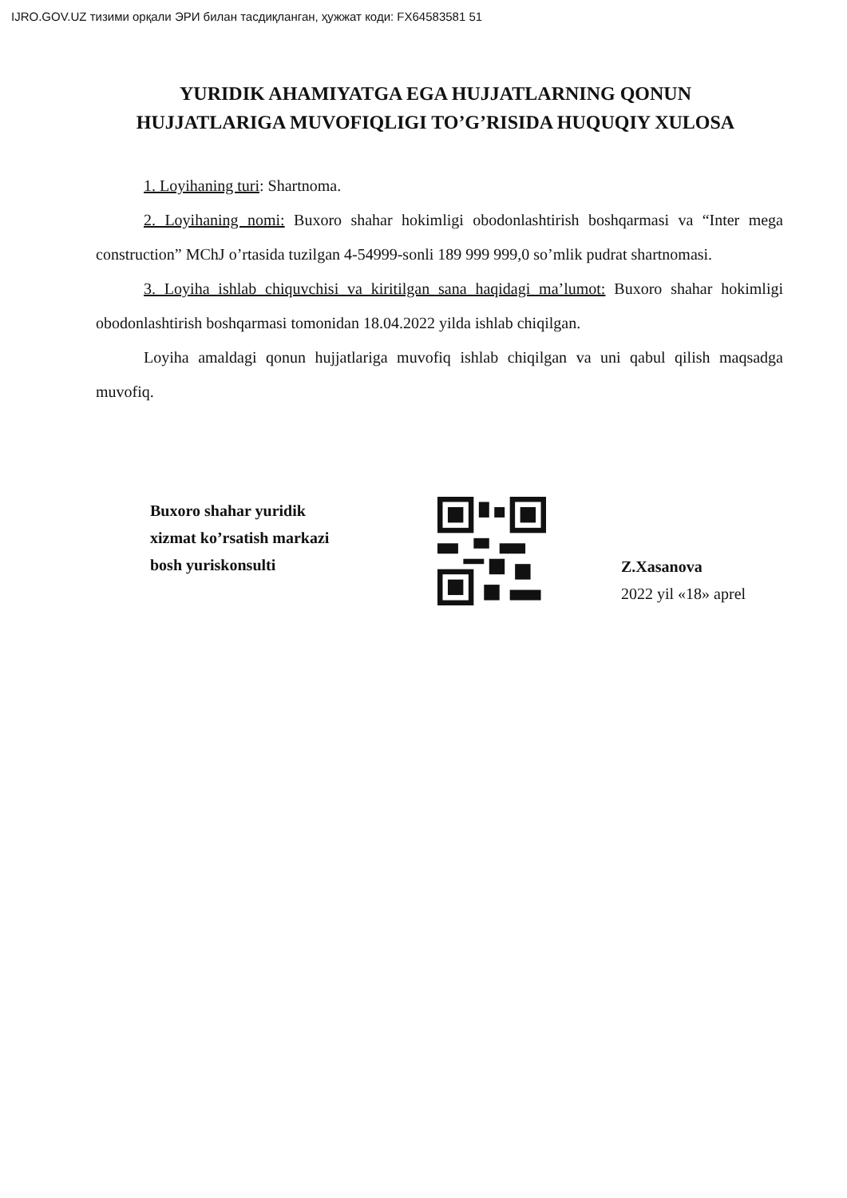IJRO.GOV.UZ тизими орқали ЭРИ билан тасдиқланган, ҳужжат коди: FX64583581 51
YURIDIK AHAMIYATGA EGA HUJJATLARNING QONUN HUJJATLARIGA MUVOFIQLIGI TO’G’RISIDA HUQUQIY XULOSA
1. Loyihaning turi: Shartnoma.
2. Loyihaning nomi: Buxoro shahar hokimligi obodonlashtirish boshqarmasi va “Inter mega construction” MChJ o’rtasida tuzilgan 4-54999-sonli 189 999 999,0 so’mlik pudrat shartnomasi.
3. Loyiha ishlab chiquvchisi va kiritilgan sana haqidagi ma’lumot: Buxoro shahar hokimligi obodonlashtirish boshqarmasi tomonidan 18.04.2022 yilda ishlab chiqilgan.
Loyiha amaldagi qonun hujjatlariga muvofiq ishlab chiqilgan va uni qabul qilish maqsadga muvofiq.
Buxoro shahar yuridik
xizmat ko’rsatish markazi
bosh yuriskonsulti
Z.Xasanova
2022 yil «18» aprel